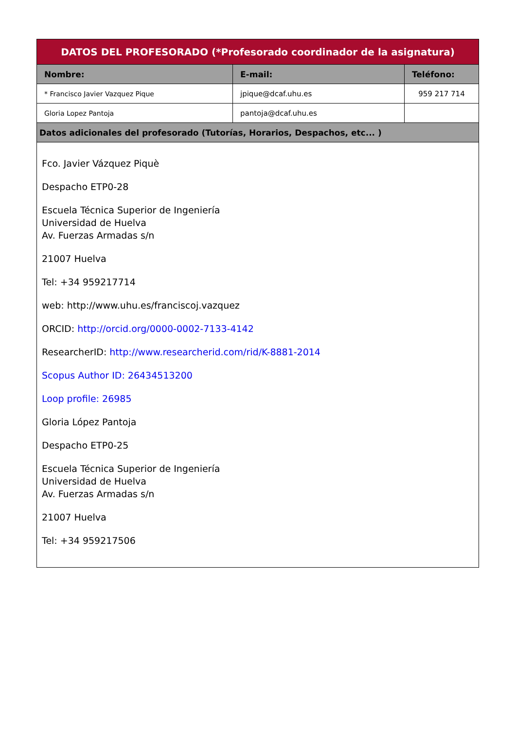| DATOS DEL PROFESORADO (*Profesorado coordinador de la asignatura) | | |
| Nombre: | E-mail: | Teléfono: |
| * Francisco Javier Vazquez Pique | jpique@dcaf.uhu.es | 959 217 714 |
| Gloria Lopez Pantoja | pantoja@dcaf.uhu.es | |
| Datos adicionales del profesorado (Tutorías, Horarios, Despachos, etc... ) | | |
| Fco. Javier Vázquez Piquè Despacho ETP0-28 Escuela Técnica Superior de Ingeniería Universidad de Huelva Av. Fuerzas Armadas s/n 21007 Huelva Tel: +34 959217714 web: http://www.uhu.es/franciscoj.vazquez ORCID: http://orcid.org/0000-0002-7133-4142 ResearcherID: http://www.researcherid.com/rid/K-8881-2014 Scopus Author ID: 26434513200 Loop profile: 26985 Gloria López Pantoja Despacho ETP0-25 Escuela Técnica Superior de Ingeniería Universidad de Huelva Av. Fuerzas Armadas s/n 21007 Huelva Tel: +34 959217506 | | |